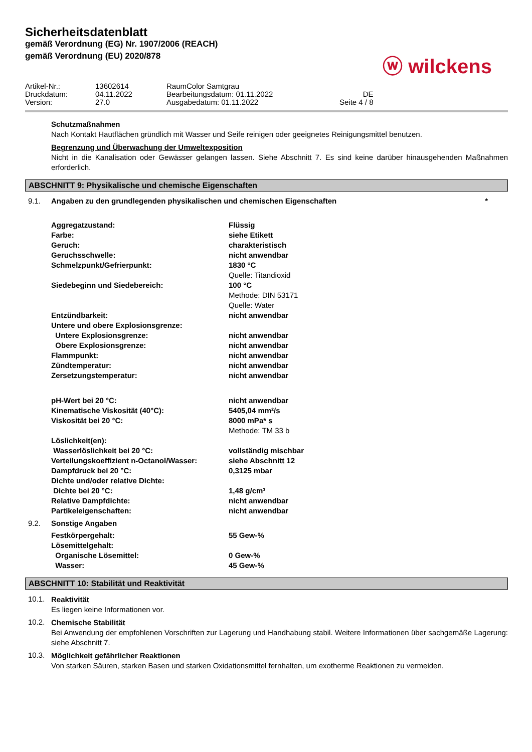Sicherheitsdatenblatt
gemäß Verordnung (EG) Nr. 1907/2006 (REACH)
gemäß Verordnung (EU) 2020/878
ⓦ wilckens
| Artikel-Nr.: | 13602614 | RaumColor Samtgrau | |
| Druckdatum: | 04.11.2022 | Bearbeitungsdatum: 01.11.2022 | DE |
| Version: | 27.0 | Ausgabedatum: 01.11.2022 | Seite 4 / 8 |
Schutzmaßnahmen
Nach Kontakt Hautflächen gründlich mit Wasser und Seife reinigen oder geeignetes Reinigungsmittel benutzen.
Begrenzung und Überwachung der Umweltexposition
Nicht in die Kanalisation oder Gewässer gelangen lassen. Siehe Abschnitt 7. Es sind keine darüber hinausgehenden Maßnahmen erforderlich.
ABSCHNITT 9: Physikalische und chemische Eigenschaften
9.1. Angaben zu den grundlegenden physikalischen und chemischen Eigenschaften *
| Aggregatzustand: | Flüssig |
| Farbe: | siehe Etikett |
| Geruch: | charakteristisch |
| Geruchsschwelle: | nicht anwendbar |
| Schmelzpunkt/Gefrierpunkt: | 1830 °C Quelle: Titandioxid |
| Siedebeginn und Siedebereich: | 100 °C Methode: DIN 53171 Quelle: Water |
| Entzündbarkeit: | nicht anwendbar |
| Untere und obere Explosionsgrenze: | |
| Untere Explosionsgrenze: | nicht anwendbar |
| Obere Explosionsgrenze: | nicht anwendbar |
| Flammpunkt: | nicht anwendbar |
| Zündtemperatur: | nicht anwendbar |
| Zersetzungstemperatur: | nicht anwendbar |
| pH-Wert bei 20 °C: | nicht anwendbar |
| Kinematische Viskosität (40°C): | 5405,04 mm²/s |
| Viskosität bei 20 °C: | 8000 mPa* s Methode: TM 33 b |
| Löslichkeit(en): | |
| Wasserlöslichkeit bei 20 °C: | vollständig mischbar |
| Verteilungskoeffizient n-Octanol/Wasser: | siehe Abschnitt 12 |
| Dampfdruck bei 20 °C: | 0,3125 mbar |
| Dichte und/oder relative Dichte: | |
| Dichte bei 20 °C: | 1,48 g/cm³ |
| Relative Dampfdichte: | nicht anwendbar |
| Partikeleigenschaften: | nicht anwendbar |
9.2. Sonstige Angaben
| Festkörpergehalt: | 55 Gew-% |
| Lösemittelgehalt: | |
| Organische Lösemittel: | 0 Gew-% |
| Wasser: | 45 Gew-% |
ABSCHNITT 10: Stabilität und Reaktivität
10.1.
Reaktivität
Es liegen keine Informationen vor.
10.2.
Chemische Stabilität
Bei Anwendung der empfohlenen Vorschriften zur Lagerung und Handhabung stabil. Weitere Informationen über sachgemäße Lagerung: siehe Abschnitt 7.
10.3.
Möglichkeit gefährlicher Reaktionen
Von starken Säuren, starken Basen und starken Oxidationsmittel fernhalten, um exotherme Reaktionen zu vermeiden.